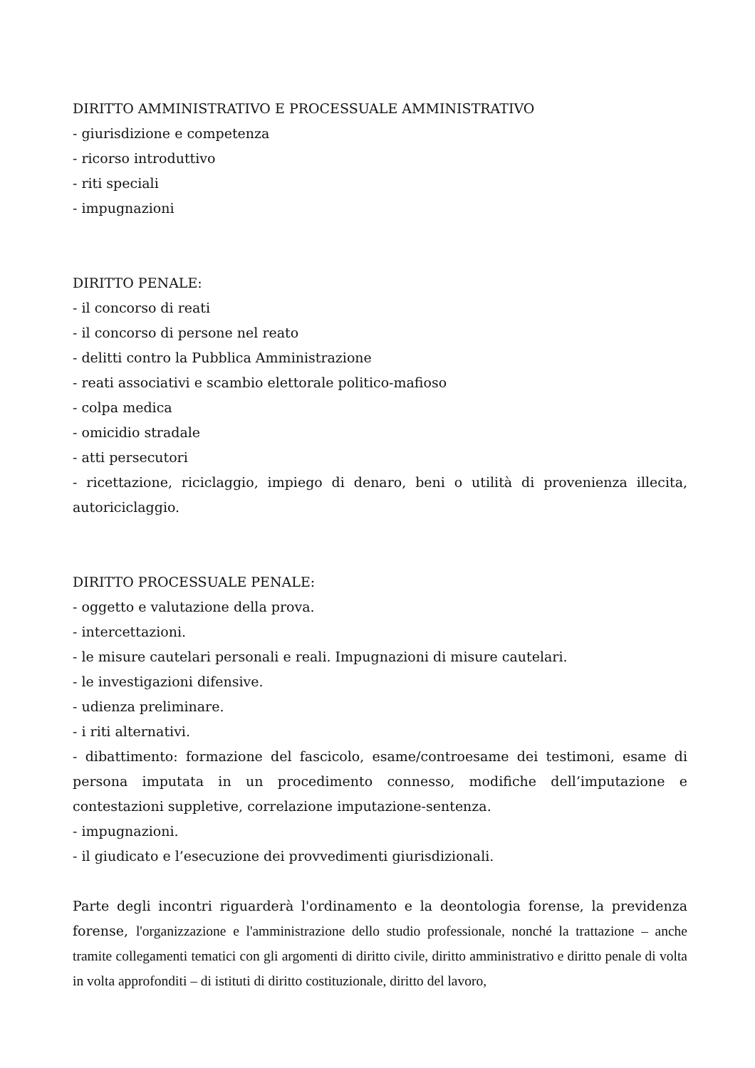DIRITTO AMMINISTRATIVO E PROCESSUALE AMMINISTRATIVO
- giurisdizione e competenza
- ricorso introduttivo
- riti speciali
- impugnazioni
DIRITTO PENALE:
- il concorso di reati
- il concorso di persone nel reato
- delitti contro la Pubblica Amministrazione
- reati associativi e scambio elettorale politico-mafioso
- colpa medica
- omicidio stradale
- atti persecutori
- ricettazione, riciclaggio, impiego di denaro, beni o utilità di provenienza illecita, autoriciclaggio.
DIRITTO PROCESSUALE PENALE:
- oggetto e valutazione della prova.
- intercettazioni.
- le misure cautelari personali e reali. Impugnazioni di misure cautelari.
- le investigazioni difensive.
- udienza preliminare.
- i riti alternativi.
- dibattimento: formazione del fascicolo, esame/controesame dei testimoni, esame di persona imputata in un procedimento connesso, modifiche dell’imputazione e contestazioni suppletive, correlazione imputazione-sentenza.
- impugnazioni.
- il giudicato e l’esecuzione dei provvedimenti giurisdizionali.
Parte degli incontri riguarderà l'ordinamento e la deontologia forense, la previdenza forense, l'organizzazione e l'amministrazione dello studio professionale, nonché la trattazione – anche tramite collegamenti tematici con gli argomenti di diritto civile, diritto amministrativo e diritto penale di volta in volta approfonditi – di istituti di diritto costituzionale, diritto del lavoro,